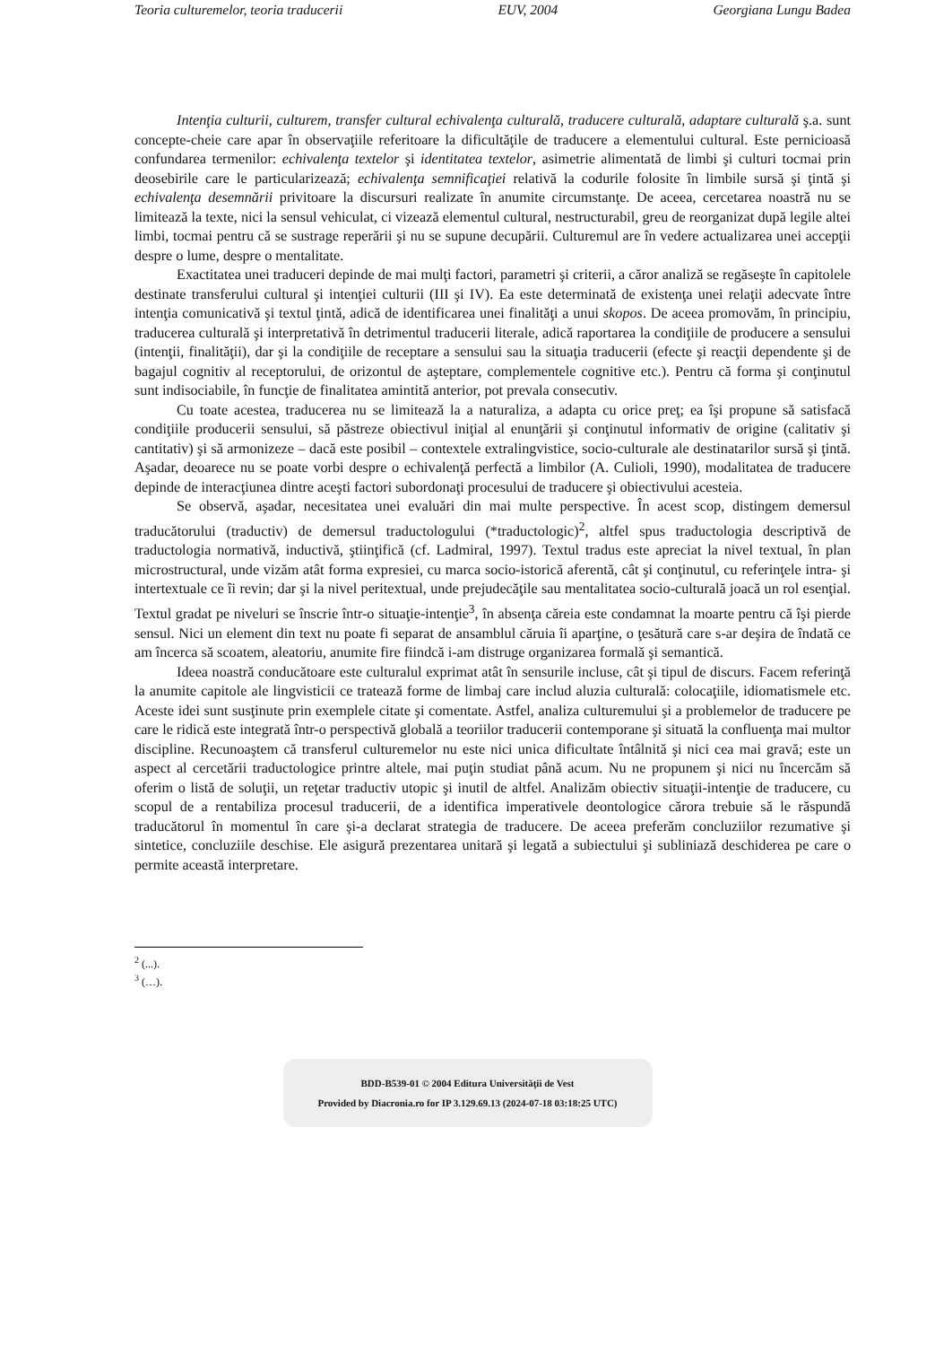Teoria culturemelor, teoria traducerii EUV, 2004 Georgiana Lungu Badea
Intenţia culturii, culturem, transfer cultural echivalenţa culturală, traducere culturală, adaptare culturală ş.a. sunt concepte-cheie care apar în observaţiile referitoare la dificultăţile de traducere a elementului cultural. Este pernicioasă confundarea termenilor: echivalenţa textelor şi identitatea textelor, asimetrie alimentată de limbi şi culturi tocmai prin deosebirile care le particularizează; echivalenţa semnificaţiei relativă la codurile folosite în limbile sursă şi ţintă şi echivalenţa desemnării privitoare la discursuri realizate în anumite circumstanţe. De aceea, cercetarea noastră nu se limitează la texte, nici la sensul vehiculat, ci vizează elementul cultural, nestructurabil, greu de reorganizat după legile altei limbi, tocmai pentru că se sustrage reperării şi nu se supune decupării. Culturemul are în vedere actualizarea unei accepţii despre o lume, despre o mentalitate.
Exactitatea unei traduceri depinde de mai mulţi factori, parametri şi criterii, a căror analiză se regăseşte în capitolele destinate transferului cultural şi intenţiei culturii (III şi IV). Ea este determinată de existenţa unei relaţii adecvate între intenţia comunicativă şi textul ţintă, adică de identificarea unei finalităţi a unui skopos. De aceea promovăm, în principiu, traducerea culturală şi interpretativă în detrimentul traducerii literale, adică raportarea la condiţiile de producere a sensului (intenţii, finalităţii), dar şi la condiţiile de receptare a sensului sau la situaţia traducerii (efecte şi reacţii dependente şi de bagajul cognitiv al receptorului, de orizontul de aşteptare, complementele cognitive etc.). Pentru că forma şi conţinutul sunt indisociabile, în funcţie de finalitatea amintită anterior, pot prevala consecutiv.
Cu toate acestea, traducerea nu se limitează la a naturaliza, a adapta cu orice preţ; ea îşi propune să satisfacă condiţiile producerii sensului, să păstreze obiectivul iniţial al enunţării şi conţinutul informativ de origine (calitativ şi cantitativ) şi să armonizeze – dacă este posibil – contextele extralingvistice, socio-culturale ale destinatarilor sursă şi ţintă. Aşadar, deoarece nu se poate vorbi despre o echivalenţă perfectă a limbilor (A. Culioli, 1990), modalitatea de traducere depinde de interacţiunea dintre aceşti factori subordonaţi procesului de traducere şi obiectivului acesteia.
Se observă, aşadar, necesitatea unei evaluări din mai multe perspective. În acest scop, distingem demersul traducătorului (traductiv) de demersul traductologului (*traductologic)<sup>2</sup>, altfel spus traductologia descriptivă de traductologia normativă, inductivă, ştiinţifică (cf. Ladmiral, 1997). Textul tradus este apreciat la nivel textual, în plan microstructural, unde vizăm atât forma expresiei, cu marca socio-istorică aferentă, cât şi conţinutul, cu referinţele intra- şi intertextuale ce îi revin; dar şi la nivel peritextual, unde prejudecăţile sau mentalitatea socio-culturală joacă un rol esenţial. Textul gradat pe niveluri se înscrie într-o situaţie-intenţie<sup>3</sup>, în absenţa căreia este condamnat la moarte pentru că îşi pierde sensul. Nici un element din text nu poate fi separat de ansamblul căruia îi aparţine, o ţesătură care s-ar deşira de îndată ce am încerca să scoatem, aleatoriu, anumite fire fiindcă i-am distruge organizarea formală şi semantică.
Ideea noastră conducătoare este culturalul exprimat atât în sensurile incluse, cât şi tipul de discurs. Facem referinţă la anumite capitole ale lingvisticii ce tratează forme de limbaj care includ aluzia culturală: colocaţiile, idiomatismele etc. Aceste idei sunt susţinute prin exemplele citate şi comentate. Astfel, analiza culturemului şi a problemelor de traducere pe care le ridică este integrată într-o perspectivă globală a teoriilor traducerii contemporane şi situată la confluenţa mai multor discipline. Recunoaştem că transferul culturemelor nu este nici unica dificultate întâlnită şi nici cea mai gravă; este un aspect al cercetării traductologice printre altele, mai puţin studiat până acum. Nu ne propunem şi nici nu încercăm să oferim o listă de soluţii, un reţetar traductiv utopic şi inutil de altfel. Analizăm obiectiv situaţii-intenţie de traducere, cu scopul de a rentabiliza procesul traducerii, de a identifica imperativele deontologice cărora trebuie să le răspundă traducătorul în momentul în care şi-a declarat strategia de traducere. De aceea preferăm concluziilor rezumative şi sintetice, concluziile deschise. Ele asigură prezentarea unitară şi legată a subiectului şi subliniază deschiderea pe care o permite această interpretare.
<sup>2</sup> (...).
<sup>3</sup> (…).
BDD-B539-01 © 2004 Editura Universităţii de Vest
Provided by Diacronia.ro for IP 3.129.69.13 (2024-07-18 03:18:25 UTC)